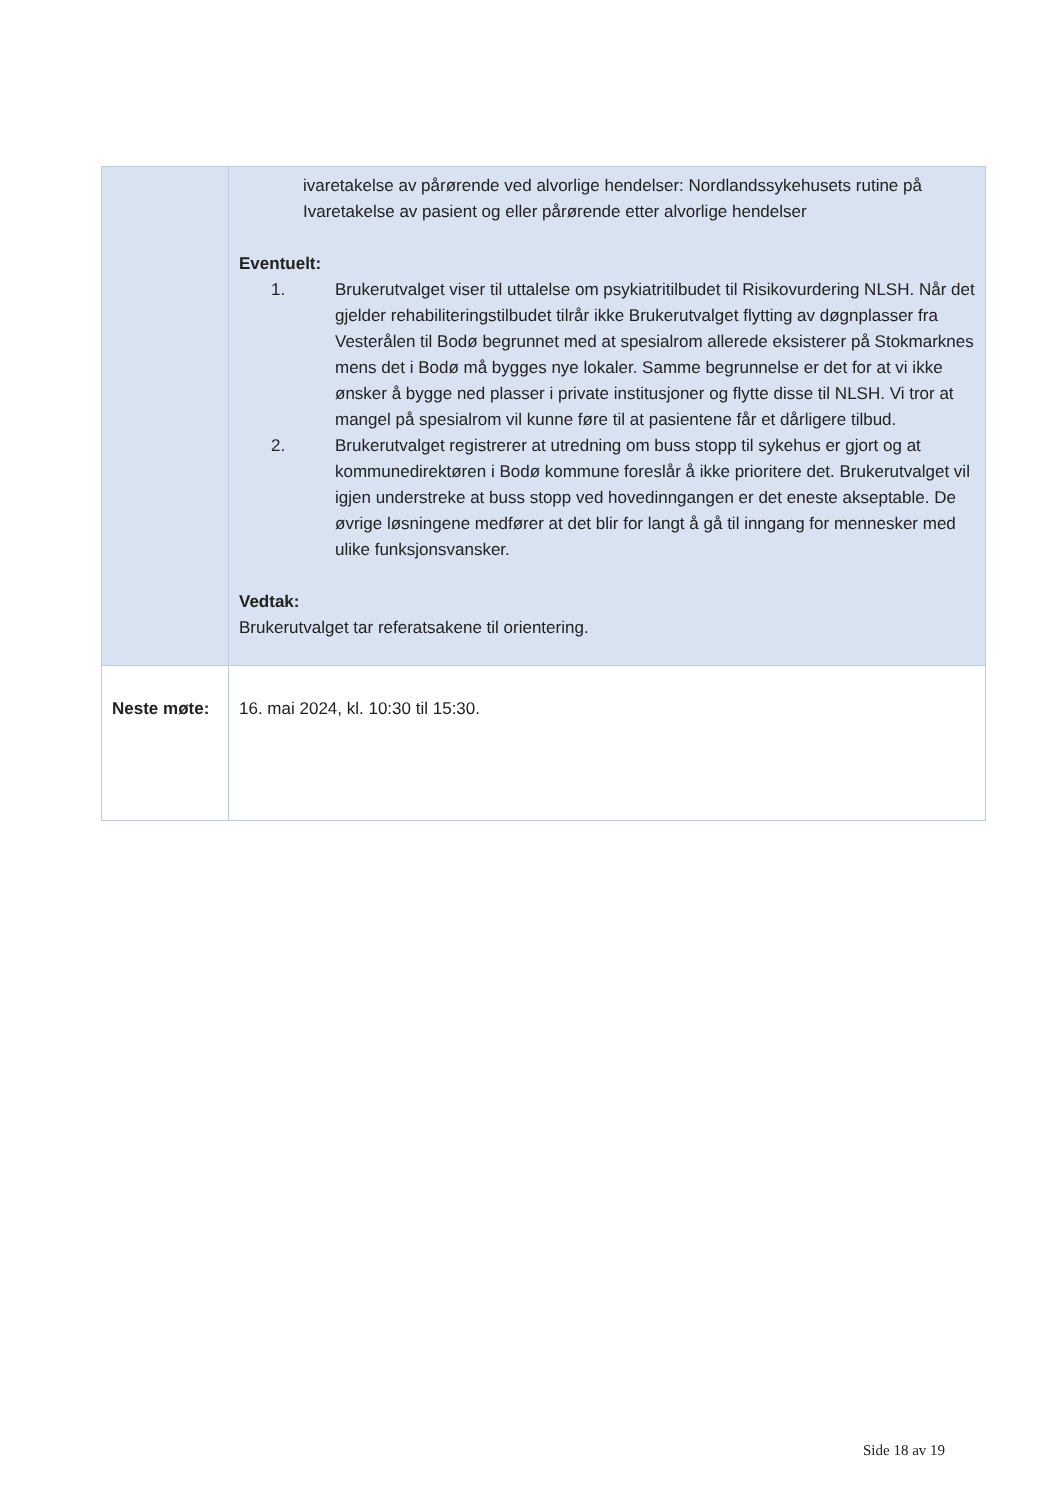| | ivaretakelse av pårørende ved alvorlige hendelser: Nordlandssykehusets rutine på Ivaretakelse av pasient og eller pårørende etter alvorlige hendelser Eventuelt: 1. Brukerutvalget viser til uttalelse om psykiatritilbudet til Risikovurdering NLSH. Når det gjelder rehabiliteringstilbudet tilrår ikke Brukerutvalget flytting av døgnplasser fra Vesterålen til Bodø begrunnet med at spesialrom allerede eksisterer på Stokmarknes mens det i Bodø må bygges nye lokaler. Samme begrunnelse er det for at vi ikke ønsker å bygge ned plasser i private institusjoner og flytte disse til NLSH. Vi tror at mangel på spesialrom vil kunne føre til at pasientene får et dårligere tilbud. 2. Brukerutvalget registrerer at utredning om buss stopp til sykehus er gjort og at kommunedirektøren i Bodø kommune foreslår å ikke prioritere det. Brukerutvalget vil igjen understreke at buss stopp ved hovedinngangen er det eneste akseptable. De øvrige løsningene medfører at det blir for langt å gå til inngang for mennesker med ulike funksjonsvansker. Vedtak: Brukerutvalget tar referatsakene til orientering. |
| Neste møte: | 16. mai 2024, kl. 10:30 til 15:30. |
Side 18 av 19